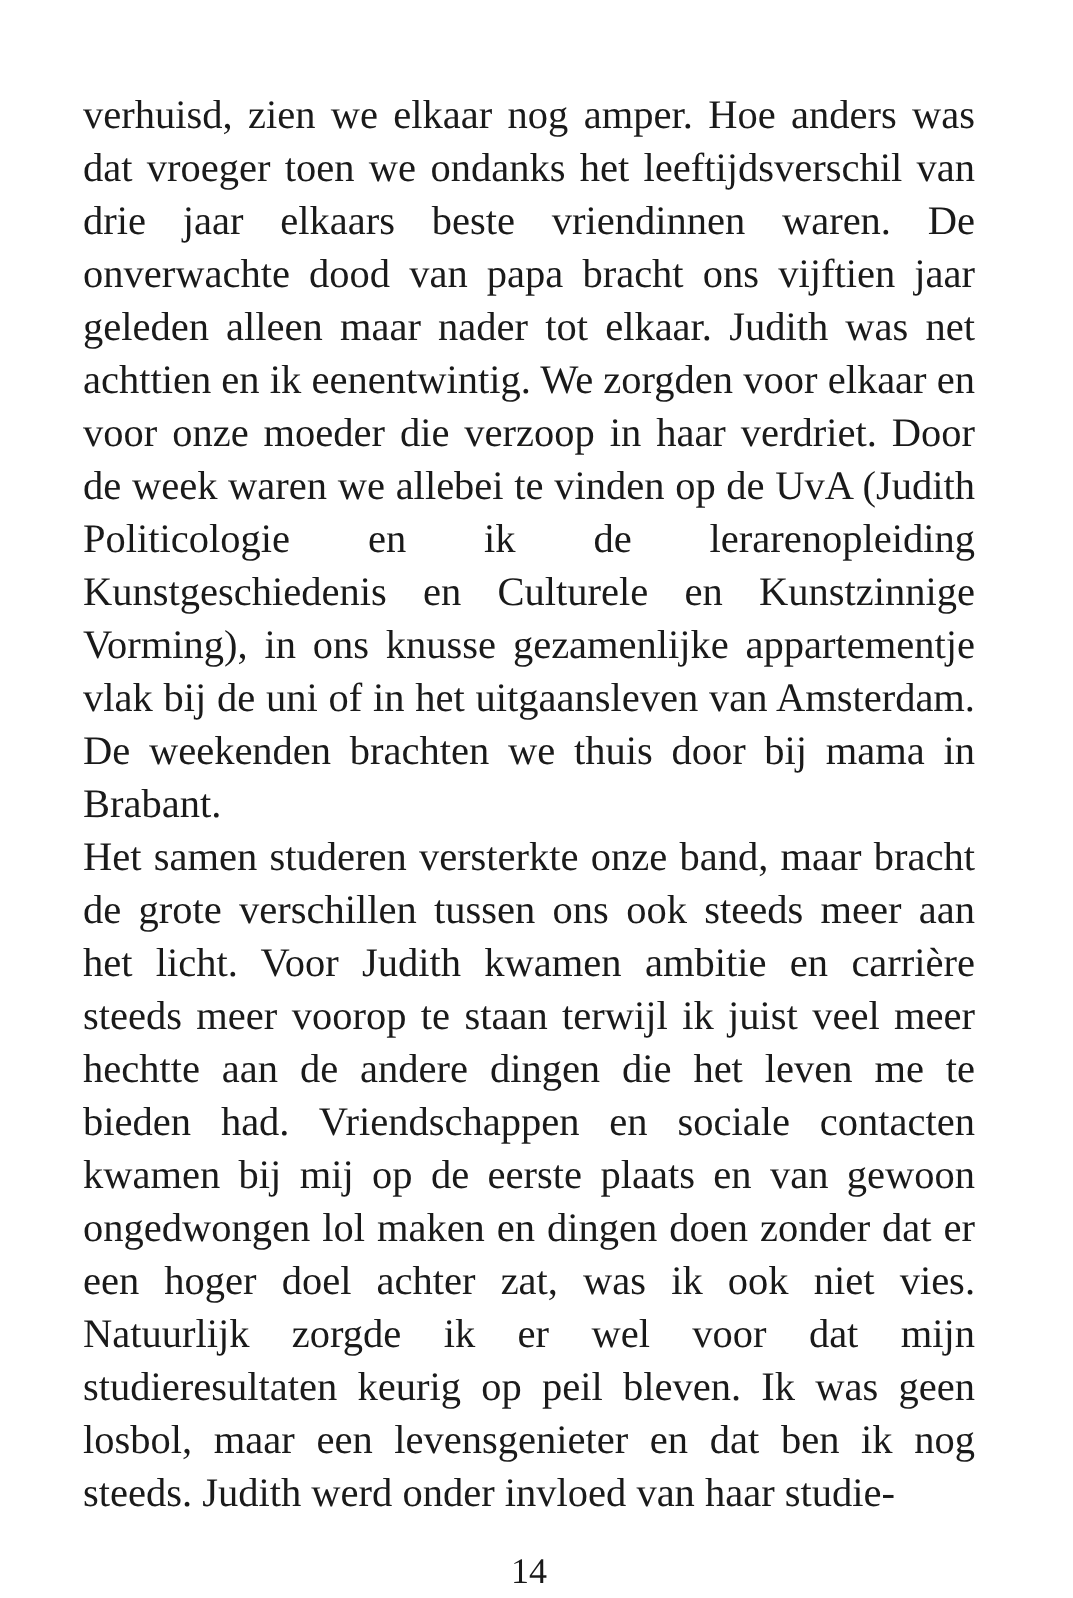verhuisd, zien we elkaar nog amper. Hoe anders was dat vroeger toen we ondanks het leeftijdsverschil van drie jaar elkaars beste vriendinnen waren. De onverwachte dood van papa bracht ons vijftien jaar geleden alleen maar nader tot elkaar. Judith was net achttien en ik eenentwintig. We zorgden voor elkaar en voor onze moeder die verzoop in haar verdriet. Door de week waren we allebei te vinden op de UvA (Judith Politicologie en ik de lerarenopleiding Kunstgeschiedenis en Culturele en Kunstzinnige Vorming), in ons knusse gezamenlijke apparte­mentje vlak bij de uni of in het uitgaansleven van Amsterdam. De weekenden brachten we thuis door bij mama in Brabant.
Het samen studeren versterkte onze band, maar bracht de grote verschillen tussen ons ook steeds meer aan het licht. Voor Judith kwamen ambitie en carrière steeds meer voorop te staan terwijl ik juist veel meer hechtte aan de andere dingen die het le­ven me te bieden had. Vriendschappen en sociale contacten kwamen bij mij op de eerste plaats en van gewoon ongedwongen lol maken en dingen doen zonder dat er een hoger doel achter zat, was ik ook niet vies. Natuurlijk zorgde ik er wel voor dat mijn studieresultaten keurig op peil bleven. Ik was geen losbol, maar een levensgenieter en dat ben ik nog steeds. Judith werd onder invloed van haar studie-
14